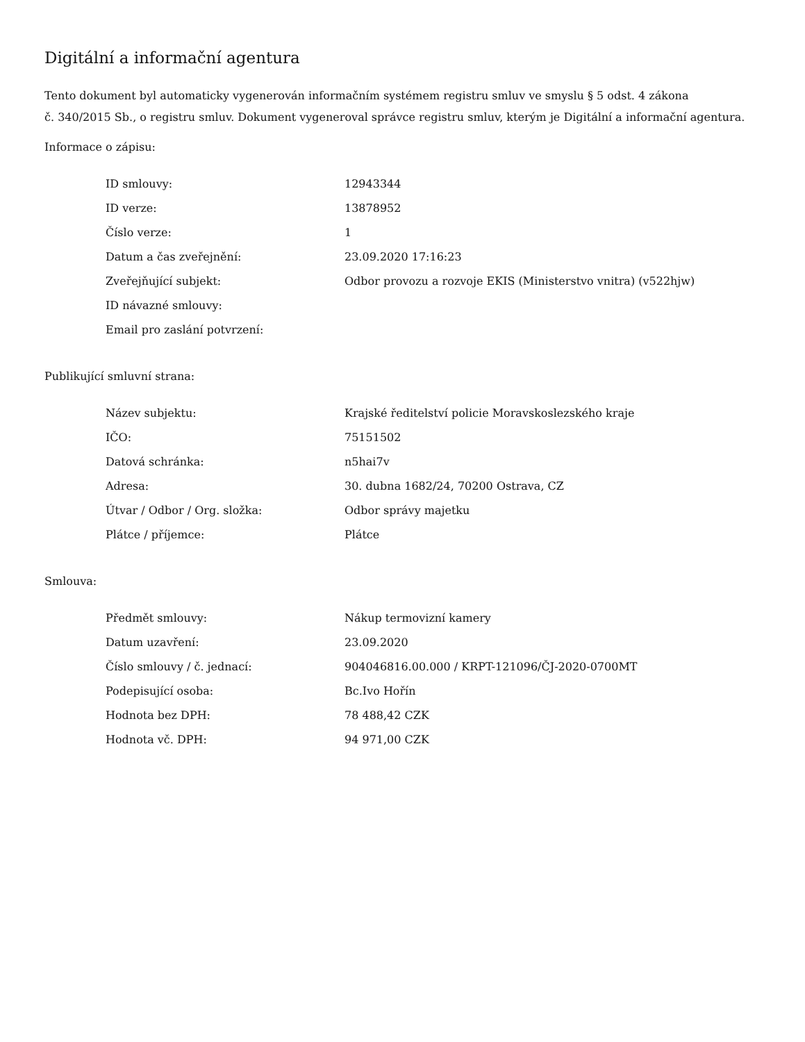Digitální a informační agentura
Tento dokument byl automaticky vygenerován informačním systémem registru smluv ve smyslu § 5 odst. 4 zákona
č. 340/2015 Sb., o registru smluv. Dokument vygeneroval správce registru smluv, kterým je Digitální a informační agentura.
Informace o zápisu:
| ID smlouvy: | 12943344 |
| ID verze: | 13878952 |
| Číslo verze: | 1 |
| Datum a čas zveřejnění: | 23.09.2020 17:16:23 |
| Zveřejňující subjekt: | Odbor provozu a rozvoje EKIS (Ministerstvo vnitra) (v522hjw) |
| ID návazné smlouvy: | |
| Email pro zaslání potvrzení: | |
Publikující smluvní strana:
| Název subjektu: | Krajské ředitelství policie Moravskoslezského kraje |
| IČO: | 75151502 |
| Datová schránka: | n5hai7v |
| Adresa: | 30. dubna 1682/24, 70200 Ostrava, CZ |
| Útvar / Odbor / Org. složka: | Odbor správy majetku |
| Plátce / příjemce: | Plátce |
Smlouva:
| Předmět smlouvy: | Nákup termovizní kamery |
| Datum uzavření: | 23.09.2020 |
| Číslo smlouvy / č. jednací: | 904046816.00.000 / KRPT-121096/ČJ-2020-0700MT |
| Podepisující osoba: | Bc.Ivo Hořín |
| Hodnota bez DPH: | 78 488,42 CZK |
| Hodnota vč. DPH: | 94 971,00 CZK |